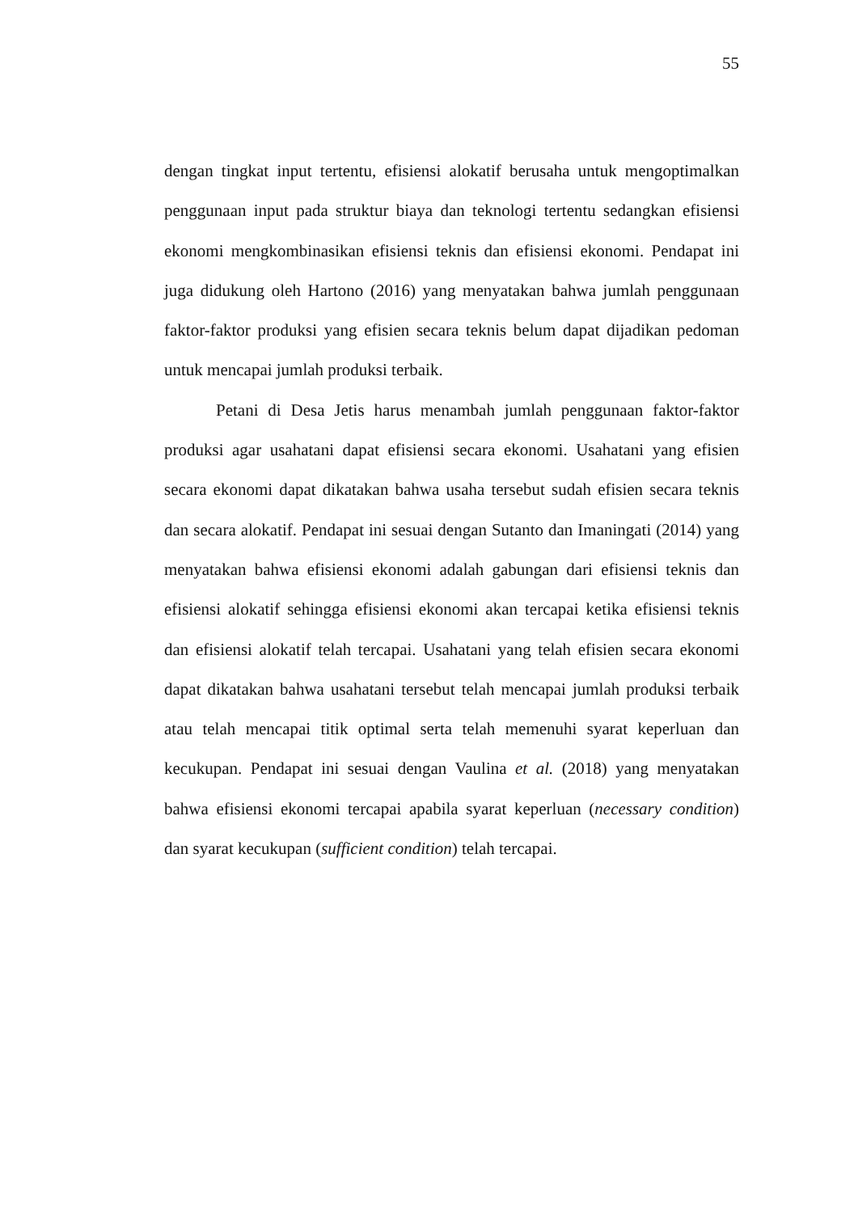55
dengan tingkat input tertentu, efisiensi alokatif berusaha untuk mengoptimalkan penggunaan input pada struktur biaya dan teknologi tertentu sedangkan efisiensi ekonomi mengkombinasikan efisiensi teknis dan efisiensi ekonomi. Pendapat ini juga didukung oleh Hartono (2016) yang menyatakan bahwa jumlah penggunaan faktor-faktor produksi yang efisien secara teknis belum dapat dijadikan pedoman untuk mencapai jumlah produksi terbaik.
Petani di Desa Jetis harus menambah jumlah penggunaan faktor-faktor produksi agar usahatani dapat efisiensi secara ekonomi. Usahatani yang efisien secara ekonomi dapat dikatakan bahwa usaha tersebut sudah efisien secara teknis dan secara alokatif. Pendapat ini sesuai dengan Sutanto dan Imaningati (2014) yang menyatakan bahwa efisiensi ekonomi adalah gabungan dari efisiensi teknis dan efisiensi alokatif sehingga efisiensi ekonomi akan tercapai ketika efisiensi teknis dan efisiensi alokatif telah tercapai. Usahatani yang telah efisien secara ekonomi dapat dikatakan bahwa usahatani tersebut telah mencapai jumlah produksi terbaik atau telah mencapai titik optimal serta telah memenuhi syarat keperluan dan kecukupan. Pendapat ini sesuai dengan Vaulina et al. (2018) yang menyatakan bahwa efisiensi ekonomi tercapai apabila syarat keperluan (necessary condition) dan syarat kecukupan (sufficient condition) telah tercapai.